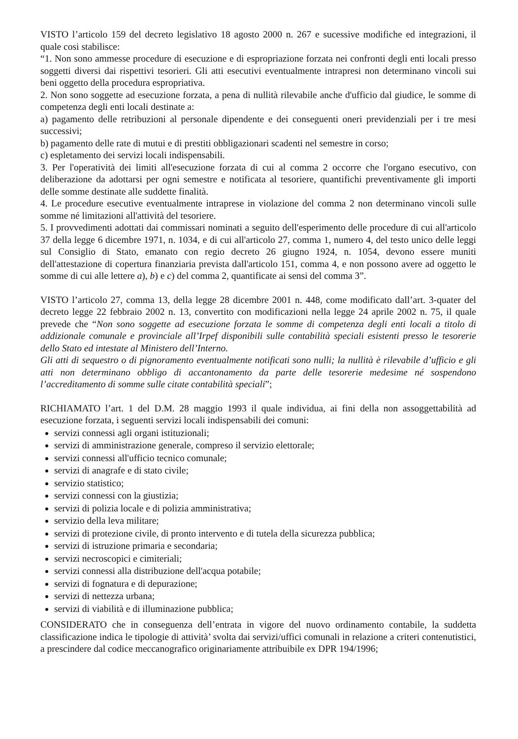VISTO l’articolo 159 del decreto legislativo 18 agosto 2000 n. 267 e sucessive modifiche ed integrazioni, il quale cosi stabilisce:
“1. Non sono ammesse procedure di esecuzione e di espropriazione forzata nei confronti degli enti locali presso soggetti diversi dai rispettivi tesorieri. Gli atti esecutivi eventualmente intrapresi non determinano vincoli sui beni oggetto della procedura espropriativa.
2. Non sono soggette ad esecuzione forzata, a pena di nullità rilevabile anche d'ufficio dal giudice, le somme di competenza degli enti locali destinate a:
a) pagamento delle retribuzioni al personale dipendente e dei conseguenti oneri previdenziali per i tre mesi successivi;
b) pagamento delle rate di mutui e di prestiti obbligazionari scadenti nel semestre in corso;
c) espletamento dei servizi locali indispensabili.
3. Per l'operatività dei limiti all'esecuzione forzata di cui al comma 2 occorre che l'organo esecutivo, con deliberazione da adottarsi per ogni semestre e notificata al tesoriere, quantifichi preventivamente gli importi delle somme destinate alle suddette finalità.
4. Le procedure esecutive eventualmente intraprese in violazione del comma 2 non determinano vincoli sulle somme né limitazioni all'attività del tesoriere.
5. I provvedimenti adottati dai commissari nominati a seguito dell'esperimento delle procedure di cui all'articolo 37 della legge 6 dicembre 1971, n. 1034, e di cui all'articolo 27, comma 1, numero 4, del testo unico delle leggi sul Consiglio di Stato, emanato con regio decreto 26 giugno 1924, n. 1054, devono essere muniti dell'attestazione di copertura finanziaria prevista dall'articolo 151, comma 4, e non possono avere ad oggetto le somme di cui alle lettere a), b) e c) del comma 2, quantificate ai sensi del comma 3”.
VISTO l’articolo 27, comma 13, della legge 28 dicembre 2001 n. 448, come modificato dall’art. 3-quater del decreto legge 22 febbraio 2002 n. 13, convertito con modificazioni nella legge 24 aprile 2002 n. 75, il quale prevede che “Non sono soggette ad esecuzione forzata le somme di competenza degli enti locali a titolo di addizionale comunale e provinciale all’Irpef disponibili sulle contabilità speciali esistenti presso le tesorerie dello Stato ed intestate al Ministero dell’Interno.
Gli atti di sequestro o di pignoramento eventualmente notificati sono nulli; la nullità è rilevabile d’ufficio e gli atti non determinano obbligo di accantonamento da parte delle tesorerie medesime né sospendono l’accreditamento di somme sulle citate contabilità speciali”;
RICHIAMATO l’art. 1 del D.M. 28 maggio 1993 il quale individua, ai fini della non assoggettabilità ad esecuzione forzata, i seguenti servizi locali indispensabili dei comuni:
servizi connessi agli organi istituzionali;
servizi di amministrazione generale, compreso il servizio elettorale;
servizi connessi all'ufficio tecnico comunale;
servizi di anagrafe e di stato civile;
servizio statistico;
servizi connessi con la giustizia;
servizi di polizia locale e di polizia amministrativa;
servizio della leva militare;
servizi di protezione civile, di pronto intervento e di tutela della sicurezza pubblica;
servizi di istruzione primaria e secondaria;
servizi necroscopici e cimiteriali;
servizi connessi alla distribuzione dell'acqua potabile;
servizi di fognatura e di depurazione;
servizi di nettezza urbana;
servizi di viabilità e di illuminazione pubblica;
CONSIDERATO che in conseguenza dell’entrata in vigore del nuovo ordinamento contabile, la suddetta classificazione indica le tipologie di attività’ svolta dai servizi/uffici comunali in relazione a criteri contenutistici, a prescindere dal codice meccanografico originariamente attribuibile ex DPR 194/1996;